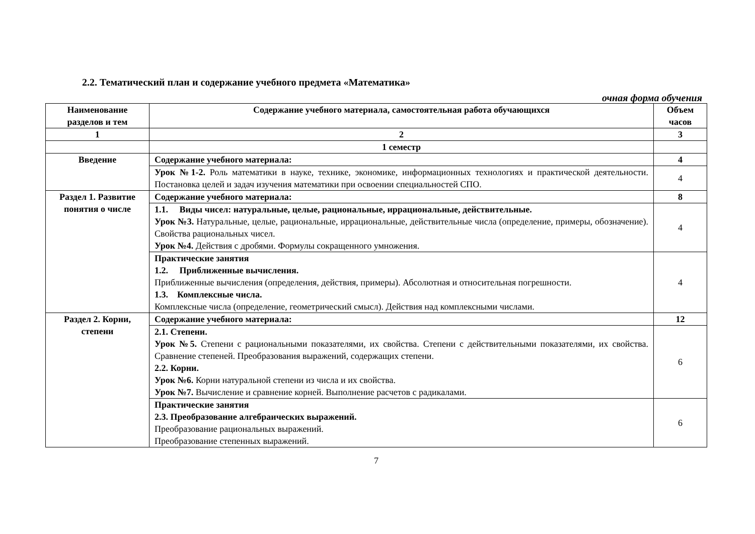2.2. Тематический план и содержание учебного предмета «Математика»
очная форма обучения
| Наименование разделов и тем | Содержание учебного материала, самостоятельная работа обучающихся | Объем часов |
| --- | --- | --- |
| 1 | 2 | 3 |
| | 1 семестр | |
| Введение | Содержание учебного материала: | 4 |
| | Урок №1-2. Роль математики в науке, технике, экономике, информационных технологиях и практической деятельности. Постановка целей и задач изучения математики при освоении специальностей СПО. | 4 |
| Раздел 1. Развитие понятия о числе | Содержание учебного материала: | 8 |
| | 1.1. Виды чисел: натуральные, целые, рациональные, иррациональные, действительные. Урок №3. Натуральные, целые, рациональные, иррациональные, действительные числа (определение, примеры, обозначение). Свойства рациональных чисел. Урок №4. Действия с дробями. Формулы сокращенного умножения. | 4 |
| | Практические занятия 1.2. Приближенные вычисления. Приближенные вычисления (определения, действия, примеры). Абсолютная и относительная погрешности. 1.3. Комплексные числа. Комплексные числа (определение, геометрический смысл). Действия над комплексными числами. | 4 |
| Раздел 2. Корни, степени | Содержание учебного материала: | 12 |
| | 2.1. Степени. Урок №5. Степени с рациональными показателями, их свойства. Степени с действительными показателями, их свойства. Сравнение степеней. Преобразования выражений, содержащих степени. 2.2. Корни. Урок №6. Корни натуральной степени из числа и их свойства. Урок №7. Вычисление и сравнение корней. Выполнение расчетов с радикалами. | 6 |
| | Практические занятия 2.3. Преобразование алгебраических выражений. Преобразование рациональных выражений. Преобразование степенных выражений. | 6 |
7